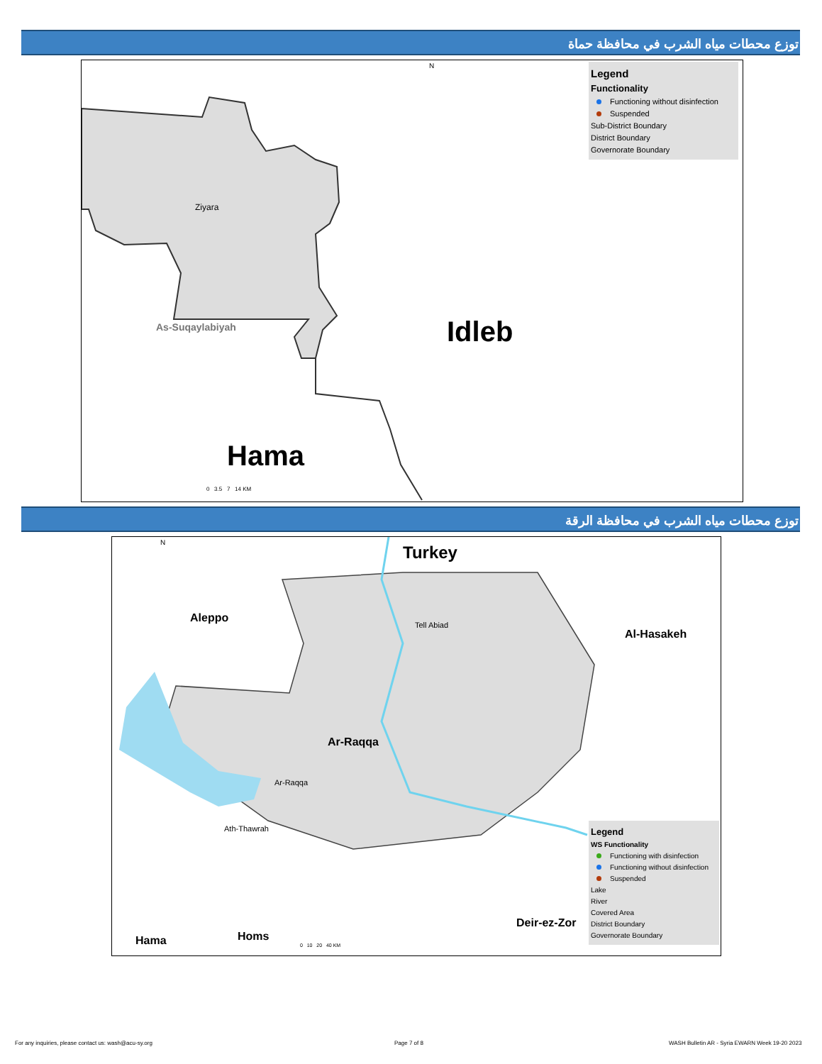توزع محطات مياه الشرب في محافظة حماة
Ziyara
As-Suqaylabiyah Idleb
Hama
0 3.5 7 14 KM
N
Legend
Functionality
Functioning without disinfection
Suspended
Sub-District Boundary
District Boundary
Governorate Boundary
توزع محطات مياه الشرب في محافظة الرقة
Turkey
Aleppo
Al-Hasakeh
Tell Abiad
Ar-Raqqa
Ar-Raqqa
Ath-Thawrah
Deir-ez-Zor
Hama Homs
0 10 20 40 KM
N
Legend
WS Functionality
Functioning with disinfection
Functioning without disinfection
Suspended
Lake
River
Covered Area
District Boundary
Governorate Boundary
For any inquiries, please contact us: wash@acu-sy.org Page 7 of 8 WASH Bulletin AR - Syria EWARN Week 19-20 2023